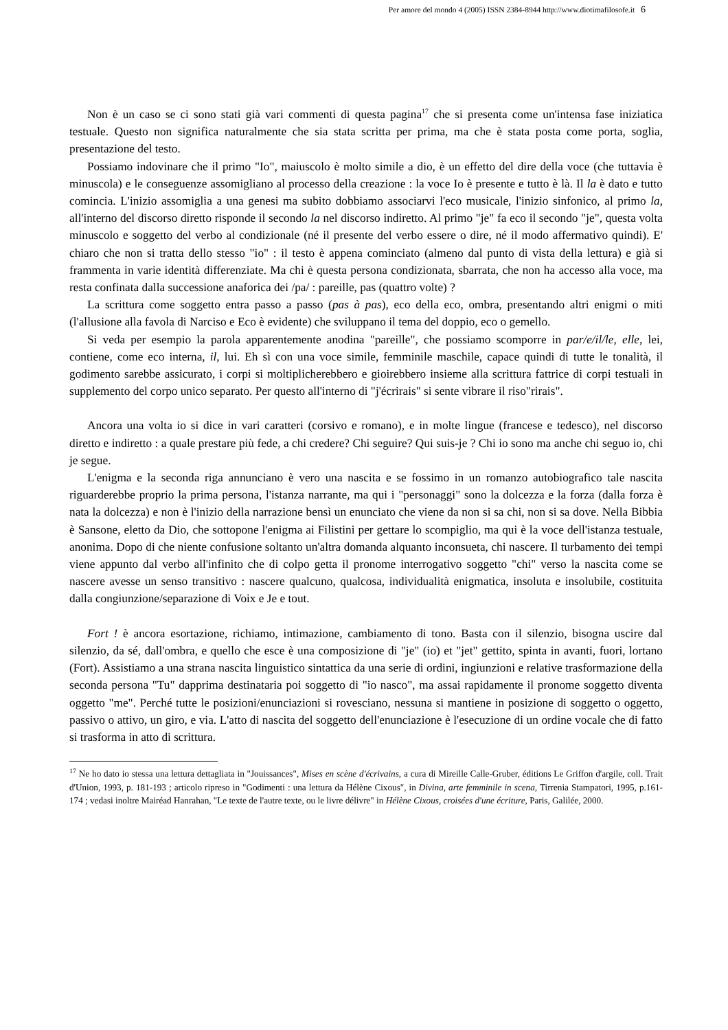Per amore del mondo 4 (2005) ISSN 2384-8944 http://www.diotimafilosofe.it 6
Non è un caso se ci sono stati già vari commenti di questa pagina<sup>17</sup> che si presenta come un'intensa fase iniziatica testuale. Questo non significa naturalmente che sia stata scritta per prima, ma che è stata posta come porta, soglia, presentazione del testo.
Possiamo indovinare che il primo "Io", maiuscolo è molto simile a dio, è un effetto del dire della voce (che tuttavia è minuscola) e le conseguenze assomigliano al processo della creazione : la voce Io è presente e tutto è là. Il la è dato e tutto comincia. L'inizio assomiglia a una genesi ma subito dobbiamo associarvi l'eco musicale, l'inizio sinfonico, al primo la, all'interno del discorso diretto risponde il secondo la nel discorso indiretto. Al primo "je" fa eco il secondo "je", questa volta minuscolo e soggetto del verbo al condizionale (né il presente del verbo essere o dire, né il modo affermativo quindi). E' chiaro che non si tratta dello stesso "io" : il testo è appena cominciato (almeno dal punto di vista della lettura) e già si frammenta in varie identità differenziate. Ma chi è questa persona condizionata, sbarrata, che non ha accesso alla voce, ma resta confinata dalla successione anaforica dei /pa/ : pareille, pas (quattro volte) ?
La scrittura come soggetto entra passo a passo (pas à pas), eco della eco, ombra, presentando altri enigmi o miti (l'allusione alla favola di Narciso e Eco è evidente) che sviluppano il tema del doppio, eco o gemello.
Si veda per esempio la parola apparentemente anodina "pareille", che possiamo scomporre in par/e/il/le, elle, lei, contiene, come eco interna, il, lui. Eh sì con una voce simile, femminile maschile, capace quindi di tutte le tonalità, il godimento sarebbe assicurato, i corpi si moltiplicherebbero e gioirebbero insieme alla scrittura fattrice di corpi testuali in supplemento del corpo unico separato. Per questo all'interno di "j'écrirais" si sente vibrare il riso"rirais".
Ancora una volta io si dice in vari caratteri (corsivo e romano), e in molte lingue (francese e tedesco), nel discorso diretto e indiretto : a quale prestare più fede, a chi credere? Chi seguire? Qui suis-je ? Chi io sono ma anche chi seguo io, chi je segue.
L'enigma e la seconda riga annunciano è vero una nascita e se fossimo in un romanzo autobiografico tale nascita riguarderebbe proprio la prima persona, l'istanza narrante, ma qui i "personaggi" sono la dolcezza e la forza (dalla forza è nata la dolcezza) e non è l'inizio della narrazione bensì un enunciato che viene da non si sa chi, non si sa dove. Nella Bibbia è Sansone, eletto da Dio, che sottopone l'enigma ai Filistini per gettare lo scompiglio, ma qui è la voce dell'istanza testuale, anonima. Dopo di che niente confusione soltanto un'altra domanda alquanto inconsueta, chi nascere. Il turbamento dei tempi viene appunto dal verbo all'infinito che di colpo getta il pronome interrogativo soggetto "chi" verso la nascita come se nascere avesse un senso transitivo : nascere qualcuno, qualcosa, individualità enigmatica, insoluta e insolubile, costituita dalla congiunzione/separazione di Voix e Je e tout.
Fort ! è ancora esortazione, richiamo, intimazione, cambiamento di tono. Basta con il silenzio, bisogna uscire dal silenzio, da sé, dall'ombra, e quello che esce è una composizione di "je" (io) et "jet" gettito, spinta in avanti, fuori, lortano (Fort). Assistiamo a una strana nascita linguistico sintattica da una serie di ordini, ingiunzioni e relative trasformazione della seconda persona "Tu" dapprima destinataria poi soggetto di "io nasco", ma assai rapidamente il pronome soggetto diventa oggetto "me". Perché tutte le posizioni/enunciazioni si rovesciano, nessuna si mantiene in posizione di soggetto o oggetto, passivo o attivo, un giro, e via. L'atto di nascita del soggetto dell'enunciazione è l'esecuzione di un ordine vocale che di fatto si trasforma in atto di scrittura.
<sup>17</sup> Ne ho dato io stessa una lettura dettagliata in "Jouissances", Mises en scène d'écrivains, a cura di Mireille Calle-Gruber, éditions Le Griffon d'argile, coll. Trait d'Union, 1993, p. 181-193 ; articolo ripreso in "Godimenti : una lettura da Hélène Cixous", in Divina, arte femminile in scena, Tirrenia Stampatori, 1995, p.161-174 ; vedasi inoltre Mairéad Hanrahan, "Le texte de l'autre texte, ou le livre délivre" in Hélène Cixous, croisées d'une écriture, Paris, Galilée, 2000.